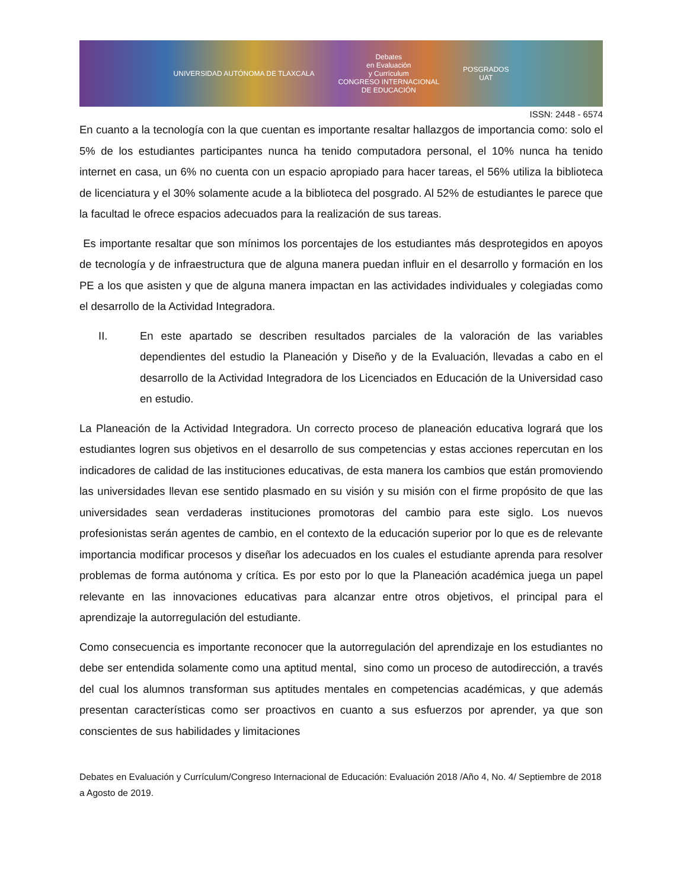UNIVERSIDAD AUTÓNOMA DE TLAXCALA
Debates
en Evaluación
y Currículum
CONGRESO INTERNACIONAL
DE EDUCACIÓN
POSGRADOS
UAT
ISSN: 2448 - 6574
En cuanto a la tecnología con la que cuentan es importante resaltar hallazgos de importancia como: solo el 5% de los estudiantes participantes nunca ha tenido computadora personal, el 10% nunca ha tenido internet en casa, un 6% no cuenta con un espacio apropiado para hacer tareas, el 56% utiliza la biblioteca de licenciatura y el 30% solamente acude a la biblioteca del posgrado. Al 52% de estudiantes le parece que la facultad le ofrece espacios adecuados para la realización de sus tareas.
Es importante resaltar que son mínimos los porcentajes de los estudiantes más desprotegidos en apoyos de tecnología y de infraestructura que de alguna manera puedan influir en el desarrollo y formación en los PE a los que asisten y que de alguna manera impactan en las actividades individuales y colegiadas como el desarrollo de la Actividad Integradora.
II. En este apartado se describen resultados parciales de la valoración de las variables dependientes del estudio la Planeación y Diseño y de la Evaluación, llevadas a cabo en el desarrollo de la Actividad Integradora de los Licenciados en Educación de la Universidad caso en estudio.
La Planeación de la Actividad Integradora. Un correcto proceso de planeación educativa logrará que los estudiantes logren sus objetivos en el desarrollo de sus competencias y estas acciones repercutan en los indicadores de calidad de las instituciones educativas, de esta manera los cambios que están promoviendo las universidades llevan ese sentido plasmado en su visión y su misión con el firme propósito de que las universidades sean verdaderas instituciones promotoras del cambio para este siglo. Los nuevos profesionistas serán agentes de cambio, en el contexto de la educación superior por lo que es de relevante importancia modificar procesos y diseñar los adecuados en los cuales el estudiante aprenda para resolver problemas de forma autónoma y crítica. Es por esto por lo que la Planeación académica juega un papel relevante en las innovaciones educativas para alcanzar entre otros objetivos, el principal para el aprendizaje la autorregulación del estudiante.
Como consecuencia es importante reconocer que la autorregulación del aprendizaje en los estudiantes no debe ser entendida solamente como una aptitud mental, sino como un proceso de autodirección, a través del cual los alumnos transforman sus aptitudes mentales en competencias académicas, y que además presentan características como ser proactivos en cuanto a sus esfuerzos por aprender, ya que son conscientes de sus habilidades y limitaciones
Debates en Evaluación y Currículum/Congreso Internacional de Educación: Evaluación 2018 /Año 4, No. 4/ Septiembre de 2018 a Agosto de 2019.